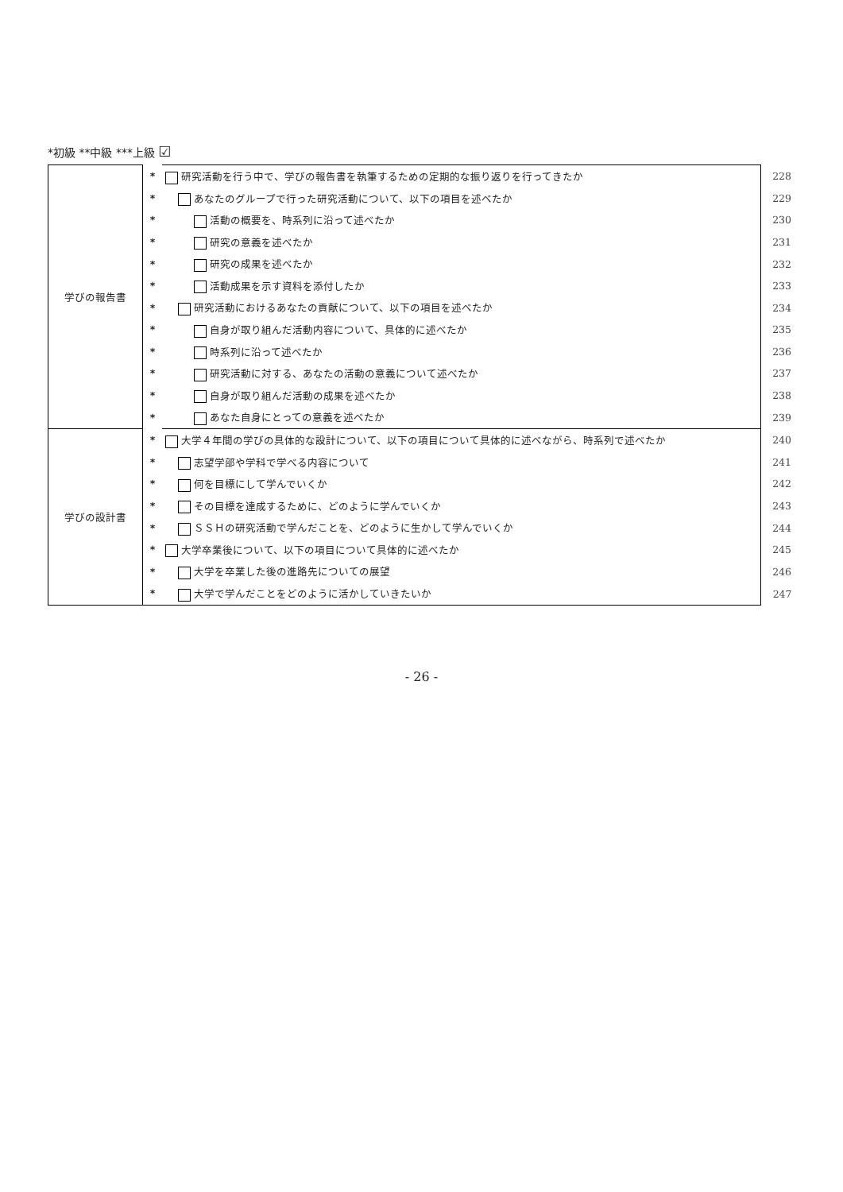*初級 **中級 ***上級 ☑
| 学びの報告書 | * | 研究活動を行う中で、学びの報告書を執筆するための定期的な振り返りを行ってきたか | 228 |
| | * | あなたのグループで行った研究活動について、以下の項目を述べたか | 229 |
| | * | 活動の概要を、時系列に沿って述べたか | 230 |
| | * | 研究の意義を述べたか | 231 |
| | * | 研究の成果を述べたか | 232 |
| | * | 活動成果を示す資料を添付したか | 233 |
| | * | 研究活動におけるあなたの貢献について、以下の項目を述べたか | 234 |
| | * | 自身が取り組んだ活動内容について、具体的に述べたか | 235 |
| | * | 時系列に沿って述べたか | 236 |
| | * | 研究活動に対する、あなたの活動の意義について述べたか | 237 |
| | * | 自身が取り組んだ活動の成果を述べたか | 238 |
| | * | あなた自身にとっての意義を述べたか | 239 |
| 学びの設計書 | * | 大学４年間の学びの具体的な設計について、以下の項目について具体的に述べながら、時系列で述べたか | 240 |
| | * | 志望学部や学科で学べる内容について | 241 |
| | * | 何を目標にして学んでいくか | 242 |
| | * | その目標を達成するために、どのように学んでいくか | 243 |
| | * | ＳＳＨの研究活動で学んだことを、どのように生かして学んでいくか | 244 |
| | * | 大学卒業後について、以下の項目について具体的に述べたか | 245 |
| | * | 大学を卒業した後の進路先についての展望 | 246 |
| | * | 大学で学んだことをどのように活かしていきたいか | 247 |
- 26 -